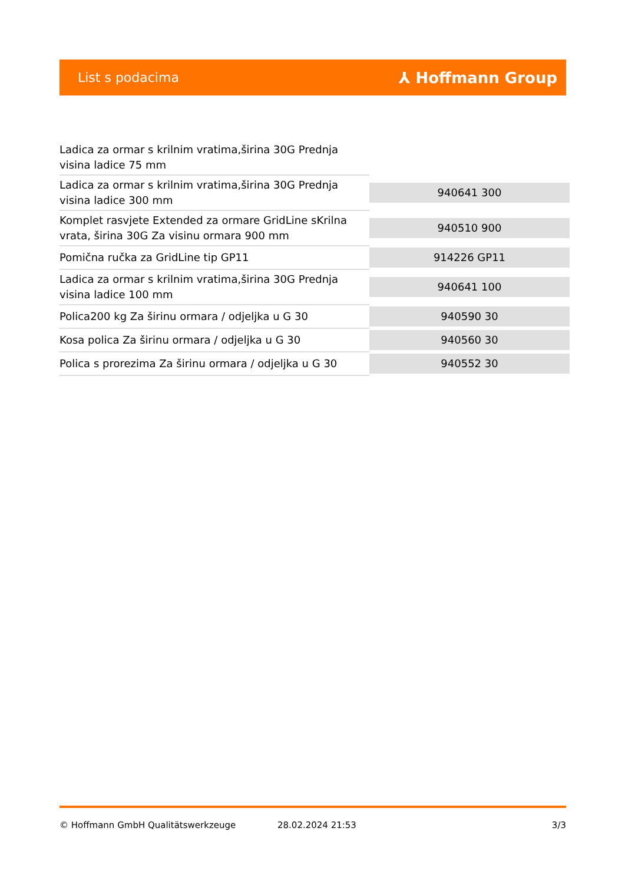List s podacima ⅄ Hoffmann Group
| Ladica za ormar s krilnim vratima,širina 30G Prednja visina ladice 75 mm | |
| Ladica za ormar s krilnim vratima,širina 30G Prednja visina ladice 300 mm | 940641 300 |
| Komplet rasvjete Extended za ormare GridLine sKrilna vrata, širina 30G Za visinu ormara 900 mm | 940510 900 |
| Pomična ručka za GridLine tip GP11 | 914226 GP11 |
| Ladica za ormar s krilnim vratima,širina 30G Prednja visina ladice 100 mm | 940641 100 |
| Polica200 kg Za širinu ormara / odjeljka u G 30 | 940590 30 |
| Kosa polica Za širinu ormara / odjeljka u G 30 | 940560 30 |
| Polica s prorezima Za širinu ormara / odjeljka u G 30 | 940552 30 |
© Hoffmann GmbH Qualitätswerkzeuge 28.02.2024 21:53 3/3